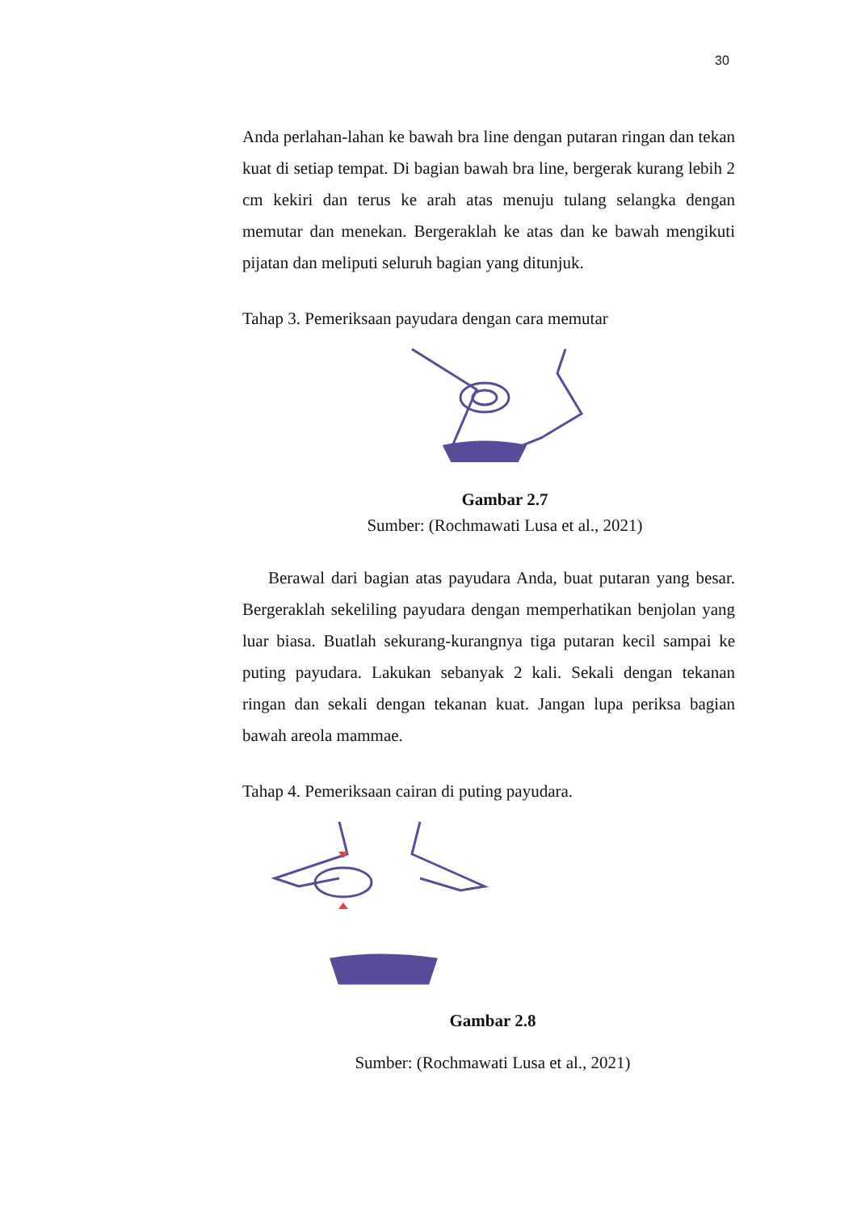30
Anda perlahan-lahan ke bawah bra line dengan putaran ringan dan tekan kuat di setiap tempat. Di bagian bawah bra line, bergerak kurang lebih 2 cm kekiri dan terus ke arah atas menuju tulang selangka dengan memutar dan menekan. Bergeraklah ke atas dan ke bawah mengikuti pijatan dan meliputi seluruh bagian yang ditunjuk.
Tahap 3. Pemeriksaan payudara dengan cara memutar
Gambar 2.7
Sumber: (Rochmawati Lusa et al., 2021)
Berawal dari bagian atas payudara Anda, buat putaran yang besar. Bergeraklah sekeliling payudara dengan memperhatikan benjolan yang luar biasa. Buatlah sekurang-kurangnya tiga putaran kecil sampai ke puting payudara. Lakukan sebanyak 2 kali. Sekali dengan tekanan ringan dan sekali dengan tekanan kuat. Jangan lupa periksa bagian bawah areola mammae.
Tahap 4. Pemeriksaan cairan di puting payudara.
Gambar 2.8
Sumber: (Rochmawati Lusa et al., 2021)